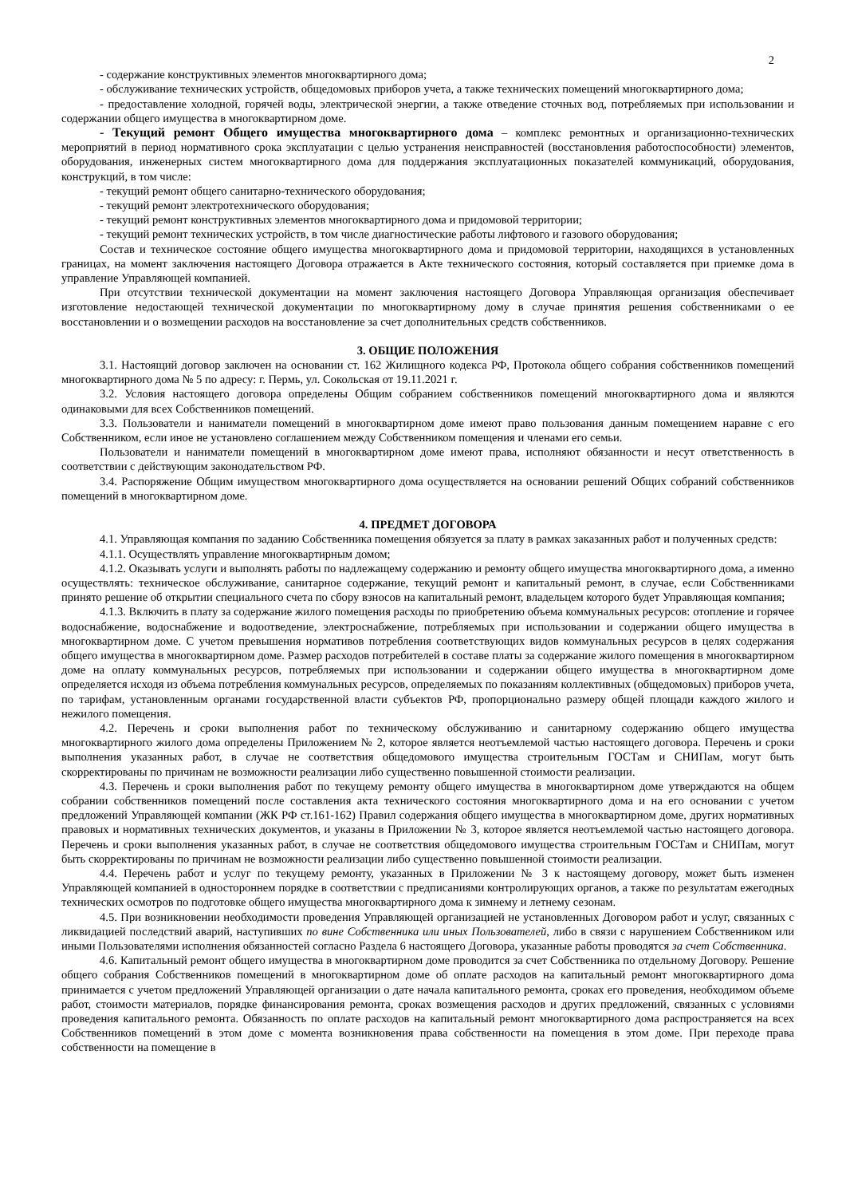2
- содержание конструктивных элементов многоквартирного дома;
- обслуживание технических устройств, общедомовых приборов учета, а также технических помещений многоквартирного дома;
- предоставление холодной, горячей воды, электрической энергии, а также отведение сточных вод, потребляемых при использовании и содержании общего имущества в многоквартирном доме.
- Текущий ремонт Общего имущества многоквартирного дома – комплекс ремонтных и организационно-технических мероприятий в период нормативного срока эксплуатации с целью устранения неисправностей (восстановления работоспособности) элементов, оборудования, инженерных систем многоквартирного дома для поддержания эксплуатационных показателей коммуникаций, оборудования, конструкций, в том числе:
- текущий ремонт общего санитарно-технического оборудования;
- текущий ремонт электротехнического оборудования;
- текущий ремонт конструктивных элементов многоквартирного дома и придомовой территории;
- текущий ремонт технических устройств, в том числе диагностические работы лифтового и газового оборудования;
Состав и техническое состояние общего имущества многоквартирного дома и придомовой территории, находящихся в установленных границах, на момент заключения настоящего Договора отражается в Акте технического состояния, который составляется при приемке дома в управление Управляющей компанией.
При отсутствии технической документации на момент заключения настоящего Договора Управляющая организация обеспечивает изготовление недостающей технической документации по многоквартирному дому в случае принятия решения собственниками о ее восстановлении и о возмещении расходов на восстановление за счет дополнительных средств собственников.
3. ОБЩИЕ ПОЛОЖЕНИЯ
3.1. Настоящий договор заключен на основании ст. 162 Жилищного кодекса РФ, Протокола общего собрания собственников помещений многоквартирного дома № 5 по адресу: г. Пермь, ул. Сокольская от 19.11.2021 г.
3.2. Условия настоящего договора определены Общим собранием собственников помещений многоквартирного дома и являются одинаковыми для всех Собственников помещений.
3.3. Пользователи и наниматели помещений в многоквартирном доме имеют право пользования данным помещением наравне с его Собственником, если иное не установлено соглашением между Собственником помещения и членами его семьи.
Пользователи и наниматели помещений в многоквартирном доме имеют права, исполняют обязанности и несут ответственность в соответствии с действующим законодательством РФ.
3.4. Распоряжение Общим имуществом многоквартирного дома осуществляется на основании решений Общих собраний собственников помещений в многоквартирном доме.
4. ПРЕДМЕТ ДОГОВОРА
4.1. Управляющая компания по заданию Собственника помещения обязуется за плату в рамках заказанных работ и полученных средств:
4.1.1. Осуществлять управление многоквартирным домом;
4.1.2. Оказывать услуги и выполнять работы по надлежащему содержанию и ремонту общего имущества многоквартирного дома, а именно осуществлять: техническое обслуживание, санитарное содержание, текущий ремонт и капитальный ремонт, в случае, если Собственниками принято решение об открытии специального счета по сбору взносов на капитальный ремонт, владельцем которого будет Управляющая компания;
4.1.3. Включить в плату за содержание жилого помещения расходы по приобретению объема коммунальных ресурсов: отопление и горячее водоснабжение, водоснабжение и водоотведение, электроснабжение, потребляемых при использовании и содержании общего имущества в многоквартирном доме. С учетом превышения нормативов потребления соответствующих видов коммунальных ресурсов в целях содержания общего имущества в многоквартирном доме. Размер расходов потребителей в составе платы за содержание жилого помещения в многоквартирном доме на оплату коммунальных ресурсов, потребляемых при использовании и содержании общего имущества в многоквартирном доме определяется исходя из объема потребления коммунальных ресурсов, определяемых по показаниям коллективных (общедомовых) приборов учета, по тарифам, установленным органами государственной власти субъектов РФ, пропорционально размеру общей площади каждого жилого и нежилого помещения.
4.2. Перечень и сроки выполнения работ по техническому обслуживанию и санитарному содержанию общего имущества многоквартирного жилого дома определены Приложением № 2, которое является неотъемлемой частью настоящего договора. Перечень и сроки выполнения указанных работ, в случае не соответствия общедомового имущества строительным ГОСТам и СНИПам, могут быть скорректированы по причинам не возможности реализации либо существенно повышенной стоимости реализации.
4.3. Перечень и сроки выполнения работ по текущему ремонту общего имущества в многоквартирном доме утверждаются на общем собрании собственников помещений после составления акта технического состояния многоквартирного дома и на его основании с учетом предложений Управляющей компании (ЖК РФ ст.161-162) Правил содержания общего имущества в многоквартирном доме, других нормативных правовых и нормативных технических документов, и указаны в Приложении № 3, которое является неотъемлемой частью настоящего договора. Перечень и сроки выполнения указанных работ, в случае не соответствия общедомового имущества строительным ГОСТам и СНИПам, могут быть скорректированы по причинам не возможности реализации либо существенно повышенной стоимости реализации.
4.4. Перечень работ и услуг по текущему ремонту, указанных в Приложении № 3 к настоящему договору, может быть изменен Управляющей компанией в одностороннем порядке в соответствии с предписаниями контролирующих органов, а также по результатам ежегодных технических осмотров по подготовке общего имущества многоквартирного дома к зимнему и летнему сезонам.
4.5. При возникновении необходимости проведения Управляющей организацией не установленных Договором работ и услуг, связанных с ликвидацией последствий аварий, наступивших по вине Собственника или иных Пользователей, либо в связи с нарушением Собственником или иными Пользователями исполнения обязанностей согласно Раздела 6 настоящего Договора, указанные работы проводятся за счет Собственника.
4.6. Капитальный ремонт общего имущества в многоквартирном доме проводится за счет Собственника по отдельному Договору. Решение общего собрания Собственников помещений в многоквартирном доме об оплате расходов на капитальный ремонт многоквартирного дома принимается с учетом предложений Управляющей организации о дате начала капитального ремонта, сроках его проведения, необходимом объеме работ, стоимости материалов, порядке финансирования ремонта, сроках возмещения расходов и других предложений, связанных с условиями проведения капитального ремонта. Обязанность по оплате расходов на капитальный ремонт многоквартирного дома распространяется на всех Собственников помещений в этом доме с момента возникновения права собственности на помещения в этом доме. При переходе права собственности на помещение в